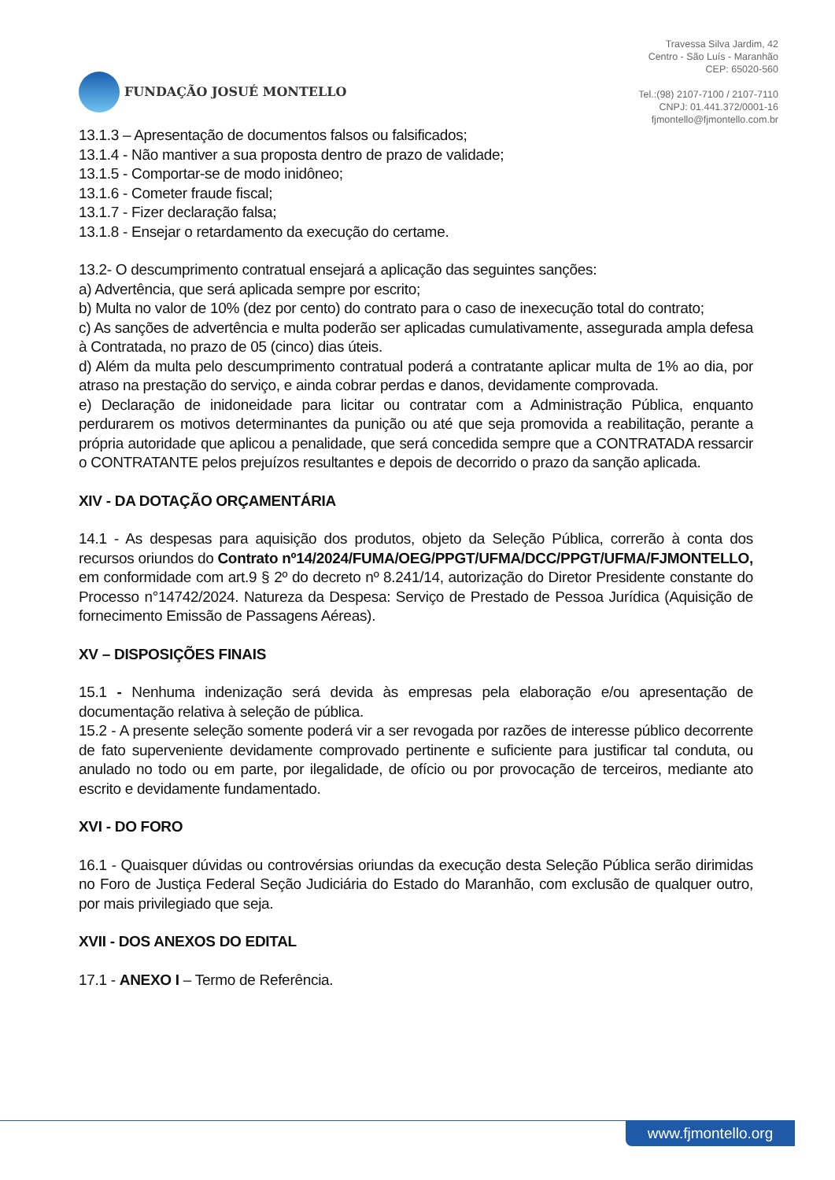FUNDAÇÃO JOSUÉ MONTELLO
Travessa Silva Jardim, 42
Centro - São Luís - Maranhão
CEP: 65020-560
Tel.:(98) 2107-7100 / 2107-7110
CNPJ: 01.441.372/0001-16
fjmontello@fjmontello.com.br
13.1.3 – Apresentação de documentos falsos ou falsificados;
13.1.4 - Não mantiver a sua proposta dentro de prazo de validade;
13.1.5 - Comportar-se de modo inidôneo;
13.1.6 - Cometer fraude fiscal;
13.1.7 - Fizer declaração falsa;
13.1.8 - Ensejar o retardamento da execução do certame.
13.2- O descumprimento contratual ensejará a aplicação das seguintes sanções:
a) Advertência, que será aplicada sempre por escrito;
b) Multa no valor de 10% (dez por cento) do contrato para o caso de inexecução total do contrato;
c) As sanções de advertência e multa poderão ser aplicadas cumulativamente, assegurada ampla defesa à Contratada, no prazo de 05 (cinco) dias úteis.
d) Além da multa pelo descumprimento contratual poderá a contratante aplicar multa de 1% ao dia, por atraso na prestação do serviço, e ainda cobrar perdas e danos, devidamente comprovada.
e) Declaração de inidoneidade para licitar ou contratar com a Administração Pública, enquanto perdurarem os motivos determinantes da punição ou até que seja promovida a reabilitação, perante a própria autoridade que aplicou a penalidade, que será concedida sempre que a CONTRATADA ressarcir o CONTRATANTE pelos prejuízos resultantes e depois de decorrido o prazo da sanção aplicada.
XIV - DA DOTAÇÃO ORÇAMENTÁRIA
14.1 - As despesas para aquisição dos produtos, objeto da Seleção Pública, correrão à conta dos recursos oriundos do Contrato nº14/2024/FUMA/OEG/PPGT/UFMA/DCC/PPGT/UFMA/FJMONTELLO, em conformidade com art.9 § 2º do decreto nº 8.241/14, autorização do Diretor Presidente constante do Processo n°14742/2024. Natureza da Despesa: Serviço de Prestado de Pessoa Jurídica (Aquisição de fornecimento Emissão de Passagens Aéreas).
XV – DISPOSIÇÕES FINAIS
15.1 - Nenhuma indenização será devida às empresas pela elaboração e/ou apresentação de documentação relativa à seleção de pública.
15.2 - A presente seleção somente poderá vir a ser revogada por razões de interesse público decorrente de fato superveniente devidamente comprovado pertinente e suficiente para justificar tal conduta, ou anulado no todo ou em parte, por ilegalidade, de ofício ou por provocação de terceiros, mediante ato escrito e devidamente fundamentado.
XVI - DO FORO
16.1 - Quaisquer dúvidas ou controvérsias oriundas da execução desta Seleção Pública serão dirimidas no Foro de Justiça Federal Seção Judiciária do Estado do Maranhão, com exclusão de qualquer outro, por mais privilegiado que seja.
XVII - DOS ANEXOS DO EDITAL
17.1 - ANEXO I – Termo de Referência.
www.fjmontello.org